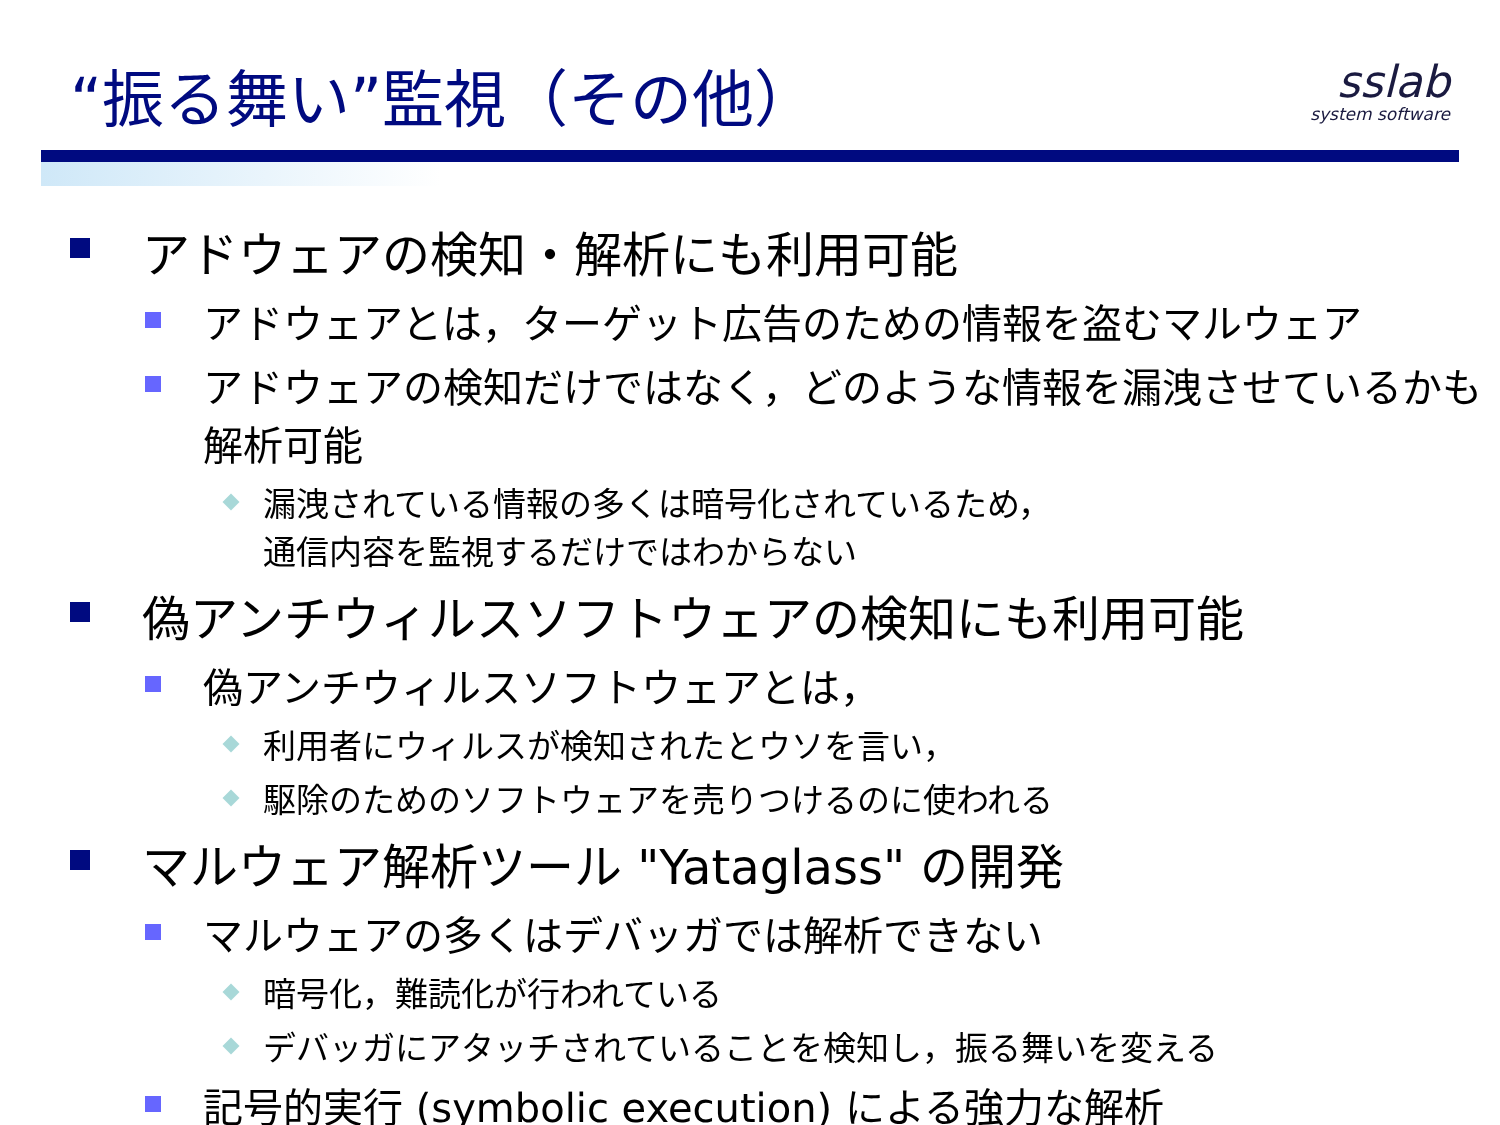“振る舞い”監視（その他）
sslab
system software
アドウェアの検知・解析にも利用可能
アドウェアとは，ターゲット広告のための情報を盗むマルウェア
アドウェアの検知だけではなく，どのような情報を漏洩させているかも解析可能
漏洩されている情報の多くは暗号化されているため，
通信内容を監視するだけではわからない
偽アンチウィルスソフトウェアの検知にも利用可能
偽アンチウィルスソフトウェアとは，
利用者にウィルスが検知されたとウソを言い，
駆除のためのソフトウェアを売りつけるのに使われる
マルウェア解析ツール "Yataglass" の開発
マルウェアの多くはデバッガでは解析できない
暗号化，難読化が行われている
デバッガにアタッチされていることを検知し，振る舞いを変える
記号的実行 (symbolic execution) による強力な解析